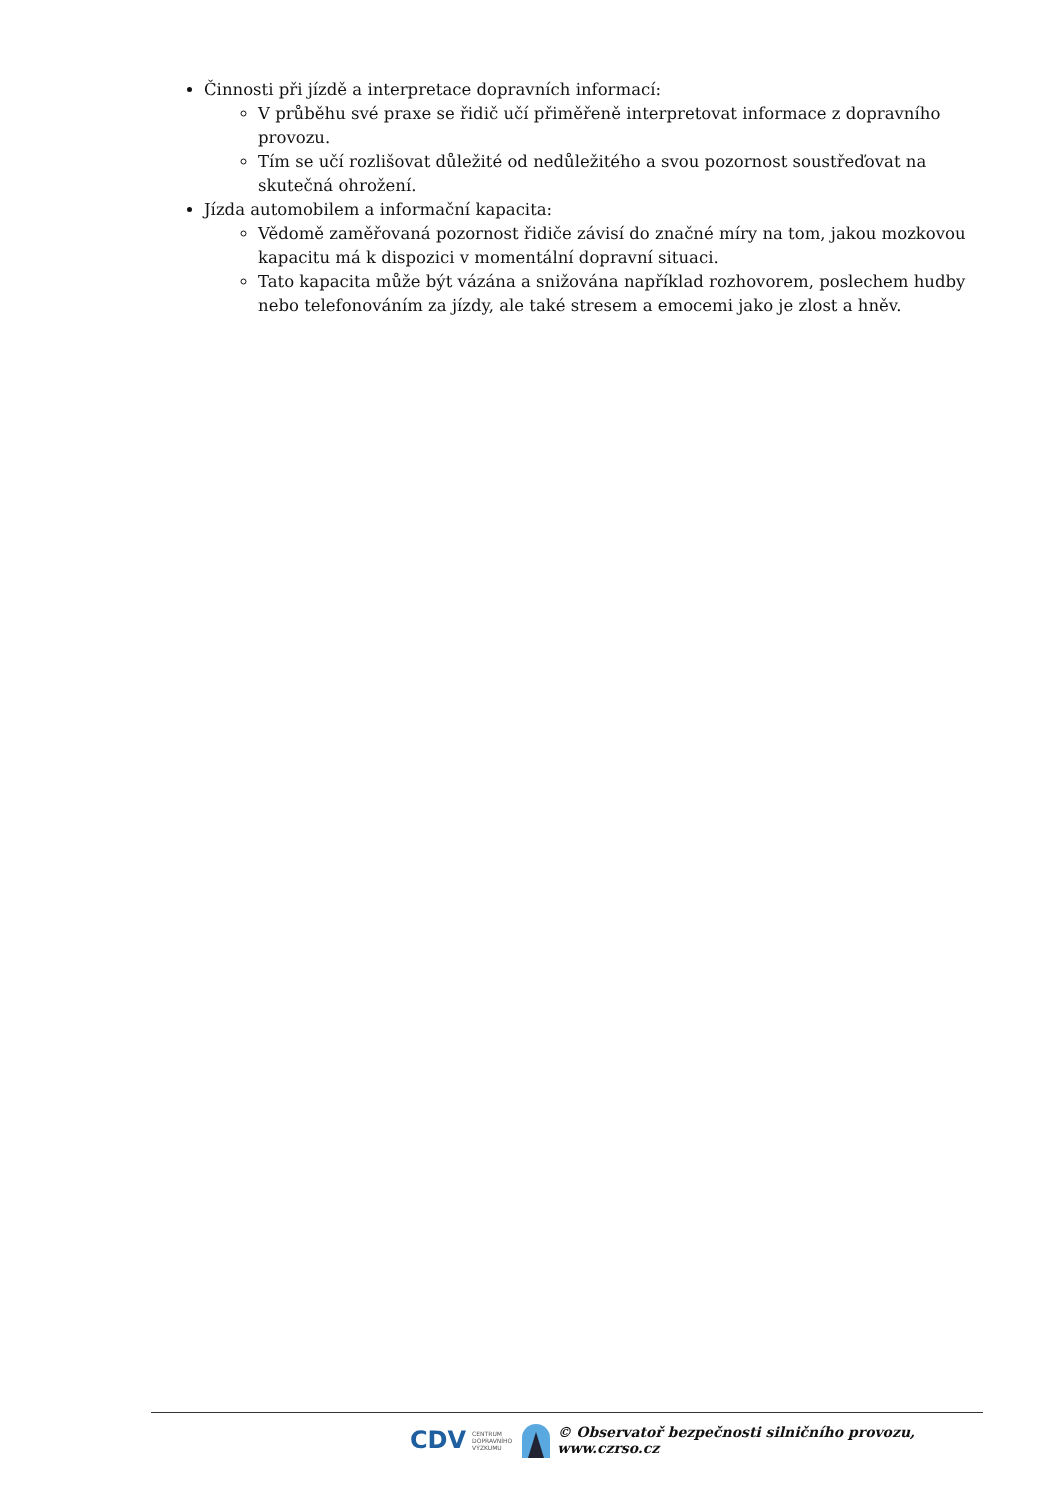Činnosti při jízdě a interpretace dopravních informací:
V průběhu své praxe se řidič učí přiměřeně interpretovat informace z dopravního provozu.
Tím se učí rozlišovat důležité od nedůležitého a svou pozornost soustřeďovat na skutečná ohrožení.
Jízda automobilem a informační kapacita:
Vědomě zaměřovaná pozornost řidiče závisí do značné míry na tom, jakou mozkovou kapacitu má k dispozici v momentální dopravní situaci.
Tato kapacita může být vázána a snižována například rozhovorem, poslechem hudby nebo telefonováním za jízdy, ale také stresem a emocemi jako je zlost a hněv.
CDV CENTRUM
DOPRAVNÍHO
VÝZKUMU © Observatoř bezpečnosti silničního provozu, www.czrso.cz